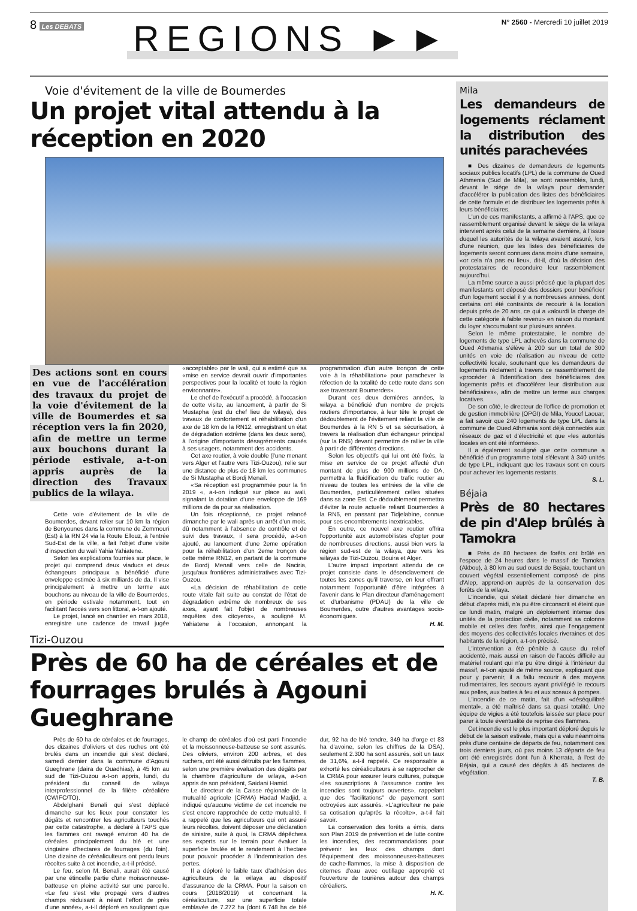8 Les DEBATS
REGIONS ►►
N° 2560 - Mercredi 10 juillet 2019
Voie d'évitement de la ville de Boumerdes
Un projet vital attendu à la réception en 2020
Des actions sont en cours en vue de l'accélération des travaux du projet de la voie d'évitement de la ville de Boumerdes et sa réception vers la fin 2020, afin de mettre un terme aux bouchons durant la période estivale, a-t-on appris auprès de la direction des Travaux publics de la wilaya.
Cette voie d'évitement de la ville de Boumerdes, devant relier sur 10 km la région de Benyounes dans la commune de Zemmouri (Est) à la RN 24 via la Route Ellouz, à l'entrée Sud-Est de la ville, a fait l'objet d'une visite d'inspection du wali Yahia Yahiatene.
Selon les explications fournies sur place, le projet qui comprend deux viaducs et deux échangeurs principaux a bénéficié d'une enveloppe estimée à six milliards de da. Il vise principalement à mettre un terme aux bouchons au niveau de la ville de Boumerdes, en période estivale notamment, tout en facilitant l'accès vers son littoral, a-t-on ajouté.
Le projet, lancé en chantier en mars 2018, enregistre une cadence de travail jugée «acceptable» par le wali, qui a estimé que sa «mise en service devrait ouvrir d'importantes perspectives pour la localité et toute la région environnante».
Le chef de l'exécutif a procédé, à l'occasion de cette visite, au lancement, à partir de Si Mustapha (est du chef lieu de wilaya), des travaux de confortement et réhabilitation d'un axe de 18 km de la RN12, enregistrant un état de dégradation extrême (dans les deux sens), à l'origine d'importants désagréments causés à ses usagers, notamment des accidents.
Cet axe routier, à voie double (l'une menant vers Alger et l'autre vers Tizi-Ouzou), relie sur une distance de plus de 18 km les communes de Si Mustapha et Bordj Menail.
«Sa réception est programmée pour la fin 2019 «, a-t-on indiqué sur place au wali, signalant la dotation d'une enveloppe de 169 millions de da pour sa réalisation.
Un fois réceptionné, ce projet relancé dimanche par le wali après un arrêt d'un mois, dû notamment à l'absence de contrôle et de suivi des travaux, il sera procédé, a-t-on ajouté, au lancement d'une 2eme opération pour la réhabilitation d'un 2eme tronçon de cette même RN12, en partant de la commune de Bordj Menail vers celle de Naciria, jusqu'aux frontières administratives avec Tizi-Ouzou.
«La décision de réhabilitation de cette route vitale fait suite au constat de l'état de dégradation extrême de nombreux de ses axes, ayant fait l'objet de nombreuses requêtes des citoyens», a souligné M. Yahiatene à l'occasion, annonçant la programmation d'un autre tronçon de cette voie à la réhabilitation» pour parachever la réfection de la totalité de cette route dans son axe traversant Boumerdes».
Durant ces deux dernières années, la wilaya a bénéficié d'un nombre de projets routiers d'importance, à leur tête le projet de dédoublement de l'évitement reliant la ville de Boumerdes à la RN 5 et sa sécurisation, à travers la réalisation d'un échangeur principal (sur la RN5) devant permettre de rallier la ville à partir de différentes directions.
Selon les objectifs qui lui ont été fixés, la mise en service de ce projet affecté d'un montant de plus de 900 millions de DA, permettra la fluidification du trafic routier au niveau de toutes les entrées de la ville de Boumerdes, particulièrement celles situées dans sa zone Est. Ce dédoublement permettra d'éviter la route actuelle reliant Boumerdes à la RN5, en passant par Tidjelabine, connue pour ses encombrements inextricables.
En outre, ce nouvel axe routier offrira l'opportunité aux automobilistes d'opter pour de nombreuses directions, aussi bien vers la région sud-est de la wilaya, que vers les wilayas de Tizi-Ouzou, Bouira et Alger.
L'autre impact important attendu de ce projet consiste dans le désenclavement de toutes les zones qu'il traverse, en leur offrant notamment l'opportunité d'être intégrées à l'avenir dans le Plan directeur d'aménagement et d'urbanisme (PDAU) de la ville de Boumerdes, outre d'autres avantages socio-économiques.
H. M.
Tizi-Ouzou
Près de 60 ha de céréales et de fourrages brulés à Agouni Gueghrane
Près de 60 ha de céréales et de fourrages, des dizaines d'oliviers et des ruches ont été brulés dans un incendie qui s'est déclaré, samedi dernier dans la commune d'Agouni Gueghrane (daïra de Ouadhias), à 45 km au sud de Tizi-Ouzou a-t-on appris, lundi, du président du conseil de wilaya interprofessionnel de la filière céréalière (CWIFC/TO).
Abdelghani Benali qui s'est déplacé dimanche sur les lieux pour constater les dégâts et rencontrer les agriculteurs touchés par cette catastrophe, a déclaré à l'APS que les flammes ont ravagé environ 40 ha de céréales principalement du blé et une vingtaine d'hectares de fourrages (du foin). Une dizaine de céréaliculteurs ont perdu leurs récoltes suite à cet incendie, a-t-il précisé.
Le feu, selon M. Benali, aurait été causé par une étincelle partie d'une moissonneuse-batteuse en pleine activité sur une parcelle. «Le feu s'est vite propagé vers d'autres champs réduisant à néant l'effort de près d'une année», a-t-il déploré en soulignant que le champ de céréales d'où est parti l'incendie et la moissonneuse-batteuse se sont assurés. Des oliviers, environ 200 arbres, et des ruchers, ont été aussi détruits par les flammes, selon une première évaluation des dégâts par la chambre d'agriculture de wilaya, a-t-on appris de son président, Saidani Hamid.
Le directeur de la Caisse régionale de la mutualité agricole (CRMA) Hadad Madjid, a indiqué qu'aucune victime de cet incendie ne s'est encore rapprochée de cette mutualité. Il a rappelé que les agriculteurs qui ont assuré leurs récoltes, doivent déposer une déclaration de sinistre, suite à quoi, la CRMA dépêchera ses experts sur le terrain pour évaluer la superficie brulée et le rendement à l'hectare pour pouvoir procéder à l'indemnisation des pertes.
Il a déploré le faible taux d'adhésion des agriculteurs de la wilaya au dispositif d'assurance de la CRMA. Pour la saison en cours (2018/2019) et concernant la céréaliculture, sur une superficie totale emblavée de 7.272 ha (dont 6.748 ha de blé dur, 92 ha de blé tendre, 349 ha d'orge et 83 ha d'avoine, selon les chiffres de la DSA), seulement 2.300 ha sont assurés, soit un taux de 31,6%, a-t-il rappelé. Ce responsable a exhorté les céréaliculteurs à se rapprocher de la CRMA pour assurer leurs cultures, puisque «les souscriptions à l'assurance contre les incendies sont toujours ouvertes», rappelant que des "facilitations" de payement sont octroyées aux assurés. «L'agriculteur ne paie sa cotisation qu'après la récolte», a-t-il fait savoir.
La conservation des forêts a émis, dans son Plan 2019 de prévention et de lutte contre les incendies, des recommandations pour prévenir les feux des champs dont l'équipement des moissonneuses-batteuses de cache-flammes, la mise à disposition de citernes d'eau avec outillage approprié et l'ouverture de tourières autour des champs céréaliers.
H. K.
Mila
Les demandeurs de logements réclament la distribution des unités parachevées
■ Des dizaines de demandeurs de logements sociaux publics locatifs (LPL) de la commune de Oued Athmenia (Sud de Mila), se sont rassemblés, lundi, devant le siège de la wilaya pour demander d'accélérer la publication des listes des bénéficiaires de cette formule et de distribuer les logements prêts à leurs bénéficiaires.
L'un de ces manifestants, a affirmé à l'APS, que ce rassemblement organisé devant le siège de la wilaya intervient après celui de la semaine dernière, à l'issue duquel les autorités de la wilaya avaient assuré, lors d'une réunion, que les listes des bénéficiaires de logements seront connues dans moins d'une semaine, «or cela n'a pas eu lieu», dit-il, d'où la décision des protestataires de reconduire leur rassemblement aujourd'hui.
La même source a aussi précisé que la plupart des manifestants ont déposé des dossiers pour bénéficier d'un logement social il y a nombreuses années, dont certains ont été contraints de recourir à la location depuis près de 20 ans, ce qui a «alourdi la charge de cette catégorie à faible revenu» en raison du montant du loyer s'accumulant sur plusieurs années.
Selon le même protestataire, le nombre de logements de type LPL achevés dans la commune de Oued Athmania s'élève à 200 sur un total de 300 unités en voie de réalisation au niveau de cette collectivité locale, soutenant que les demandeurs de logements réclament à travers ce rassemblement de «procéder à l'identification des bénéficiaires des logements prêts et d'accélérer leur distribution aux bénéficiaires», afin de mettre un terme aux charges locatives.
De son côté, le directeur de l'office de promotion et de gestion immobilière (OPGI) de Mila, Youcef Laouar, a fait savoir que 240 logements de type LPL dans la commune de Oued Athmania sont déjà connectés aux réseaux de gaz et d'électricité et que «les autorités locales en ont été informées».
Il a également souligné que cette commune a bénéficié d'un programme total s'élevant à 340 unités de type LPL, indiquant que les travaux sont en cours pour achever les logements restants.
S. L.
Béjaia
Près de 80 hectares de pin d'Alep brûlés à Tamokra
■ Près de 80 hectares de forêts ont brûlé en l'espace de 24 heures dans le massif de Tamokra (Akbou), à 80 km au sud ouest de Bejaia, touchant un couvert végétal essentiellement composé de pins d'Alep, apprend-on auprès de la conservation des forêts de la wilaya.
L'incendie, qui s'était déclaré hier dimanche en début d'après midi, n'a pu être circonscrit et éteint que ce lundi matin, malgré un déploiement intense des unités de la protection civile, notamment sa colonne mobile et celles des forêts, ainsi que l'engagement des moyens des collectivités locales riveraines et des habitants de la région, a-t-on précisé.
L'intervention a été pénible à cause du relief accidenté, mais aussi en raison de l'accès difficile au matériel roulant qui n'a pu être dirigé à l'intérieur du massif, a-t-on ajouté de même source, expliquant que pour y parvenir, il a fallu recourir à des moyens rudimentaires, les secours ayant privilégié le recours aux pelles, aux battes à feu et aux sceaux à pompes.
L'incendie de ce matin, fait d'un «déséquilibré mental», a été maîtrisé dans sa quasi totalité. Une équipe de vigies a été toutefois laissée sur place pour parer à toute éventualité de reprise des flammes.
Cet incendie est le plus important déploré depuis le début de la saison estivale, mais qui a valu néanmoins près d'une centaine de départs de feu, notamment ces trois derniers jours, où pas moins 13 départs de feu ont été enregistrés dont l'un à Kherrata, à l'est de Béjaia, qui a causé des dégâts à 45 hectares de végétation.
T. B.